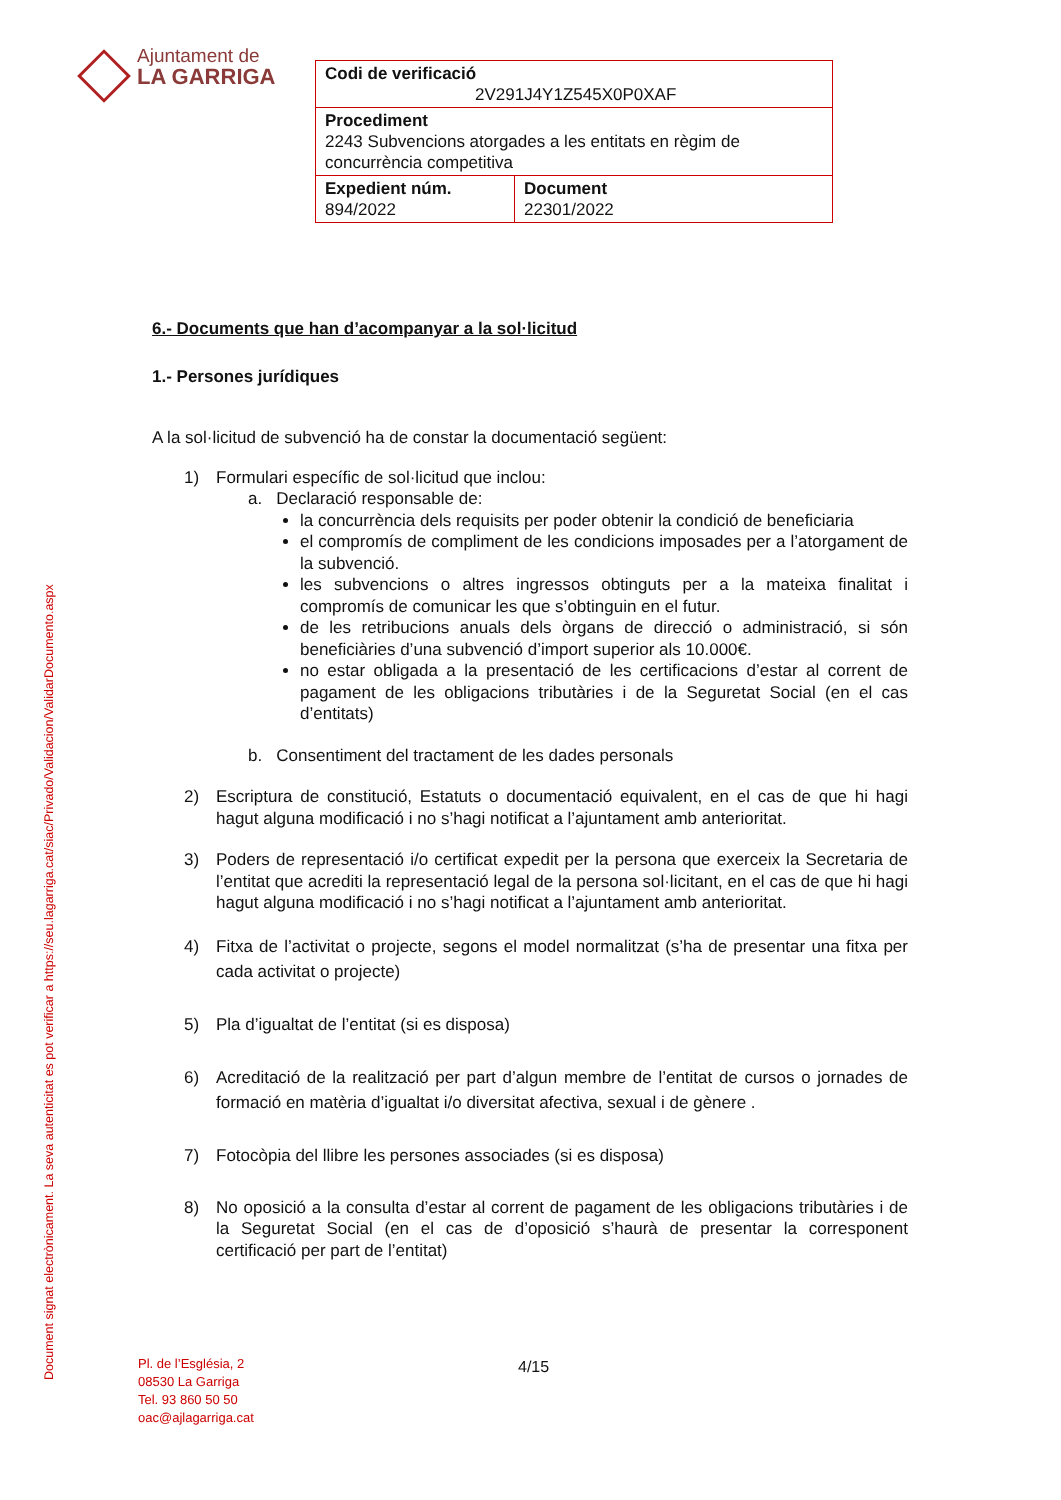Ajuntament de
LA GARRIGA
| Codi de verificació 2V291J4Y1Z545X0P0XAF | |
| Procediment 2243 Subvencions atorgades a les entitats en règim de concurrència competitiva | |
| Expedient núm. 894/2022 | Document 22301/2022 |
Document signat electrònicament. La seva autenticitat es pot verificar a https://seu.lagarriga.cat/siac/Privado/Validacion/ValidarDocumento.aspx
6.- Documents que han d’acompanyar a la sol·licitud
1.- Persones jurídiques
A la sol·licitud de subvenció ha de constar la documentació següent:
1) Formulari específic de sol·licitud que inclou:
a. Declaració responsable de:
la concurrència dels requisits per poder obtenir la condició de beneficiaria
el compromís de compliment de les condicions imposades per a l’atorgament de la subvenció.
les subvencions o altres ingressos obtinguts per a la mateixa finalitat i compromís de comunicar les que s’obtinguin en el futur.
de les retribucions anuals dels òrgans de direcció o administració, si són beneficiàries d’una subvenció d’import superior als 10.000€.
no estar obligada a la presentació de les certificacions d’estar al corrent de pagament de les obligacions tributàries i de la Seguretat Social (en el cas d’entitats)
b. Consentiment del tractament de les dades personals
2) Escriptura de constitució, Estatuts o documentació equivalent, en el cas de que hi hagi hagut alguna modificació i no s’hagi notificat a l’ajuntament amb anterioritat.
3) Poders de representació i/o certificat expedit per la persona que exerceix la Secretaria de l’entitat que acrediti la representació legal de la persona sol·licitant, en el cas de que hi hagi hagut alguna modificació i no s’hagi notificat a l’ajuntament amb anterioritat.
4) Fitxa de l’activitat o projecte, segons el model normalitzat (s’ha de presentar una fitxa per cada activitat o projecte)
5) Pla d’igualtat de l’entitat (si es disposa)
6) Acreditació de la realització per part d’algun membre de l’entitat de cursos o jornades de formació en matèria d’igualtat i/o diversitat afectiva, sexual i de gènere .
7) Fotocòpia del llibre les persones associades (si es disposa)
8) No oposició a la consulta d’estar al corrent de pagament de les obligacions tributàries i de la Seguretat Social (en el cas de d’oposició s’haurà de presentar la corresponent certificació per part de l’entitat)
Pl. de l’Església, 2
08530 La Garriga
Tel. 93 860 50 50
oac@ajlagarriga.cat
4/15